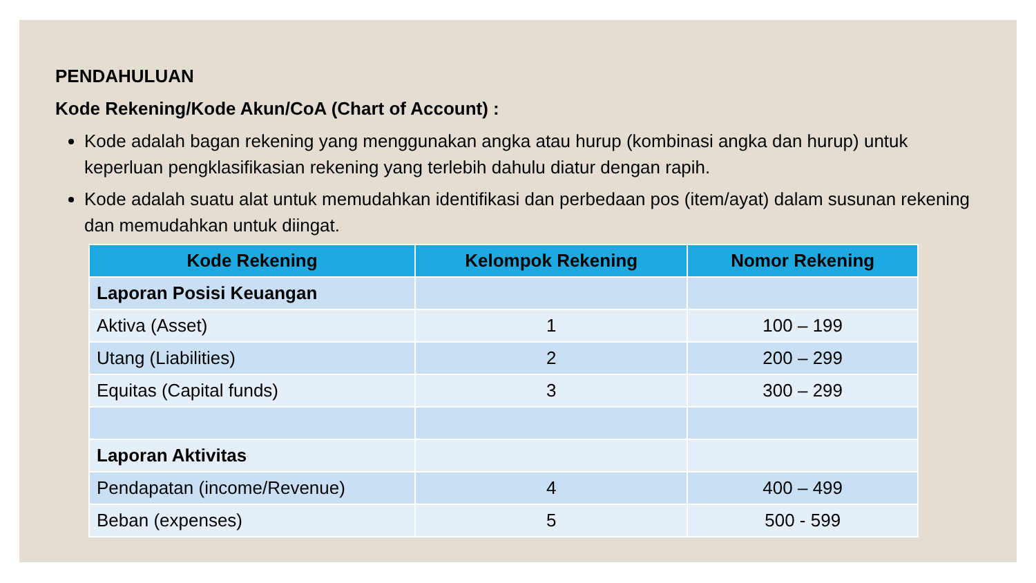PENDAHULUAN
Kode Rekening/Kode Akun/CoA (Chart of Account) :
Kode adalah bagan rekening yang menggunakan angka atau hurup (kombinasi angka dan hurup) untuk keperluan pengklasifikasian rekening yang terlebih dahulu diatur dengan rapih.
Kode adalah suatu alat untuk memudahkan identifikasi dan perbedaan pos (item/ayat) dalam susunan rekening dan memudahkan untuk diingat.
| Kode Rekening | Kelompok Rekening | Nomor Rekening |
| --- | --- | --- |
| Laporan Posisi Keuangan | | |
| Aktiva (Asset) | 1 | 100 – 199 |
| Utang (Liabilities) | 2 | 200 – 299 |
| Equitas (Capital funds) | 3 | 300 – 299 |
| Laporan Aktivitas | | |
| Pendapatan (income/Revenue) | 4 | 400 – 499 |
| Beban (expenses) | 5 | 500 - 599 |